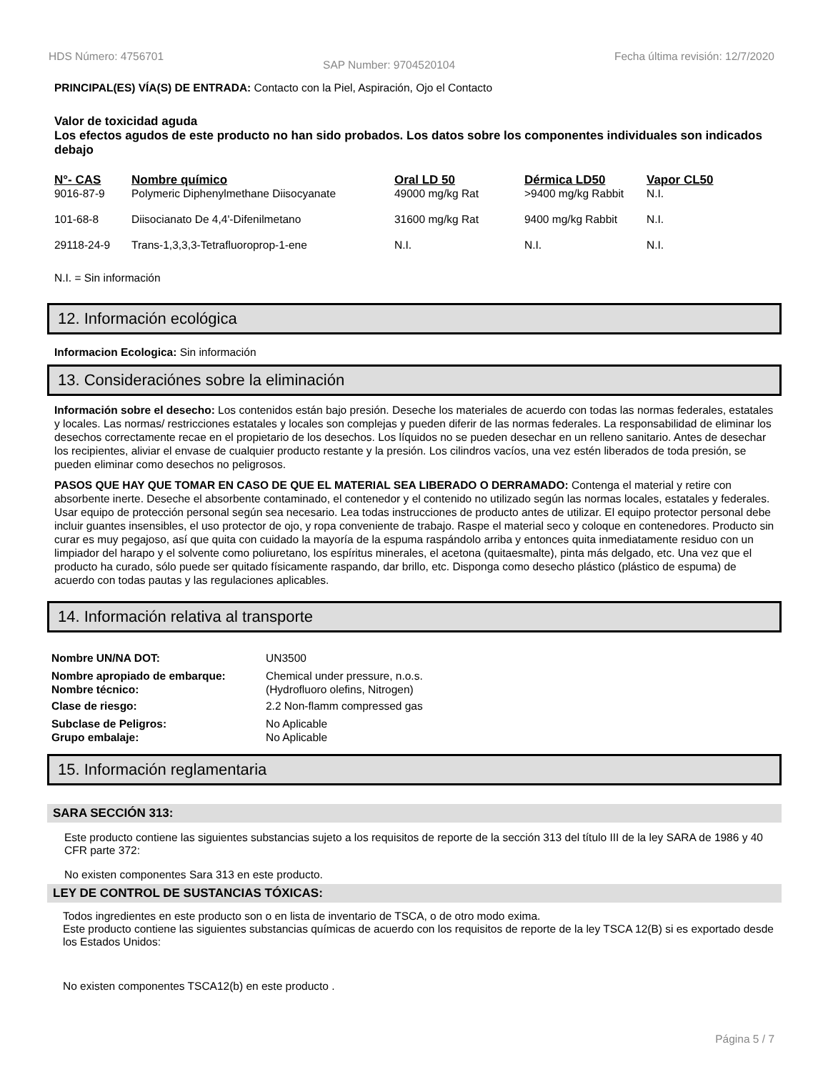HDS Número: 4756701 SAP Number: 9704520104 Fecha última revisión: 12/7/2020
PRINCIPAL(ES) VÍA(S) DE ENTRADA: Contacto con la Piel, Aspiración, Ojo el Contacto
Valor de toxicidad aguda
Los efectos agudos de este producto no han sido probados. Los datos sobre los componentes individuales son indicados debajo
| N°- CAS | Nombre químico | Oral LD 50 | Dérmica LD50 | Vapor CL50 |
| --- | --- | --- | --- | --- |
| 9016-87-9 | Polymeric Diphenylmethane Diisocyanate | 49000 mg/kg Rat | >9400 mg/kg Rabbit | N.I. |
| 101-68-8 | Diisocianato De 4,4'-Difenilmetano | 31600 mg/kg Rat | 9400 mg/kg Rabbit | N.I. |
| 29118-24-9 | Trans-1,3,3,3-Tetrafluoroprop-1-ene | N.I. | N.I. | N.I. |
N.I. = Sin información
12. Información ecológica
Informacion Ecologica: Sin información
13. Consideraciónes sobre la eliminación
Información sobre el desecho: Los contenidos están bajo presión. Deseche los materiales de acuerdo con todas las normas federales, estatales y locales. Las normas/ restricciones estatales y locales son complejas y pueden diferir de las normas federales. La responsabilidad de eliminar los desechos correctamente recae en el propietario de los desechos. Los líquidos no se pueden desechar en un relleno sanitario. Antes de desechar los recipientes, aliviar el envase de cualquier producto restante y la presión. Los cilindros vacíos, una vez estén liberados de toda presión, se pueden eliminar como desechos no peligrosos.
PASOS QUE HAY QUE TOMAR EN CASO DE QUE EL MATERIAL SEA LIBERADO O DERRAMADO: Contenga el material y retire con absorbente inerte. Deseche el absorbente contaminado, el contenedor y el contenido no utilizado según las normas locales, estatales y federales. Usar equipo de protección personal según sea necesario. Lea todas instrucciones de producto antes de utilizar. El equipo protector personal debe incluir guantes insensibles, el uso protector de ojo, y ropa conveniente de trabajo. Raspe el material seco y coloque en contenedores. Producto sin curar es muy pegajoso, así que quita con cuidado la mayoría de la espuma raspándolo arriba y entonces quita inmediatamente residuo con un limpiador del harapo y el solvente como poliuretano, los espíritus minerales, el acetona (quitaesmalte), pinta más delgado, etc. Una vez que el producto ha curado, sólo puede ser quitado físicamente raspando, dar brillo, etc. Disponga como desecho plástico (plástico de espuma) de acuerdo con todas pautas y las regulaciones aplicables.
14. Información relativa al transporte
| Nombre UN/NA DOT: | UN3500 |
| Nombre apropiado de embarque: Nombre técnico: | Chemical under pressure, n.o.s. (Hydrofluoro olefins, Nitrogen) |
| Clase de riesgo: | 2.2 Non-flamm compressed gas |
| Subclase de Peligros: Grupo embalaje: | No Aplicable No Aplicable |
15. Información reglamentaria
SARA SECCIÓN 313:
Este producto contiene las siguientes substancias sujeto a los requisitos de reporte de la sección 313 del título III de la ley SARA de 1986 y 40 CFR parte 372:
No existen componentes Sara 313 en este producto.
LEY DE CONTROL DE SUSTANCIAS TÓXICAS:
Todos ingredientes en este producto son o en lista de inventario de TSCA, o de otro modo exima.
Este producto contiene las siguientes substancias químicas de acuerdo con los requisitos de reporte de la ley TSCA 12(B) si es exportado desde los Estados Unidos:
No existen componentes TSCA12(b) en este producto .
Página 5 / 7